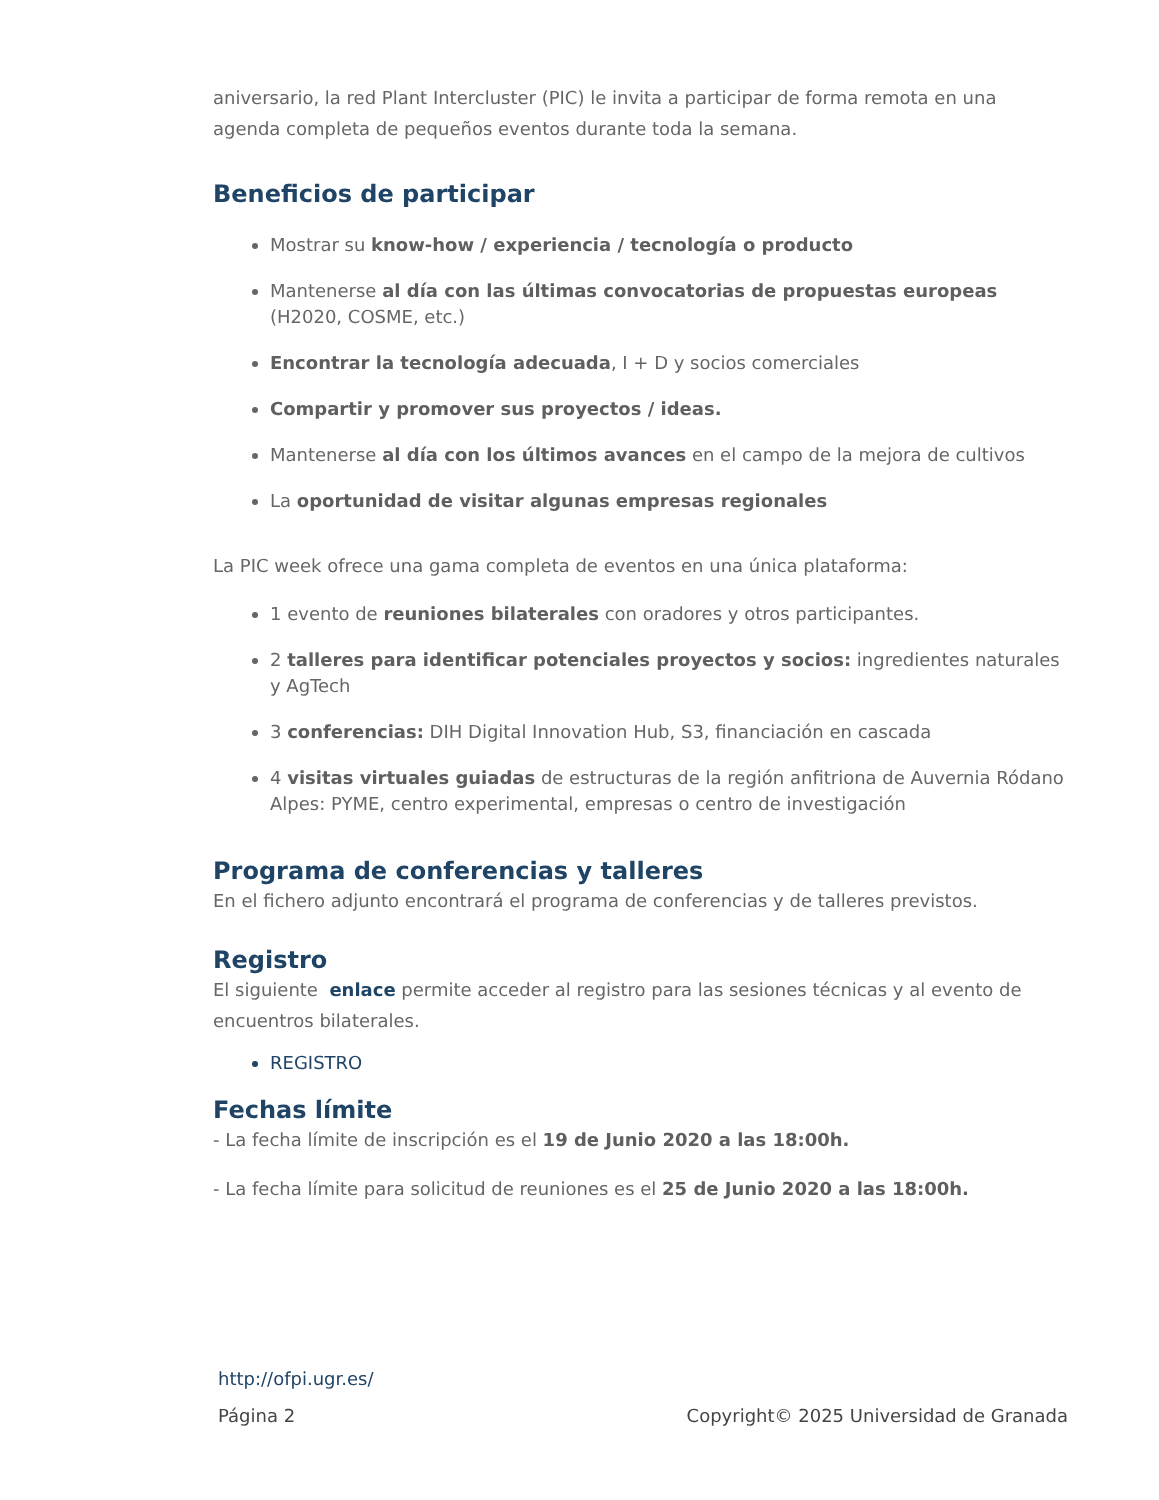aniversario, la red Plant Intercluster (PIC) le invita a participar de forma remota en una agenda completa de pequeños eventos durante toda la semana.
Beneficios de participar
Mostrar su know-how / experiencia / tecnología o producto
Mantenerse al día con las últimas convocatorias de propuestas europeas (H2020, COSME, etc.)
Encontrar la tecnología adecuada, I + D y socios comerciales
Compartir y promover sus proyectos / ideas.
Mantenerse al día con los últimos avances en el campo de la mejora de cultivos
La oportunidad de visitar algunas empresas regionales
La PIC week ofrece una gama completa de eventos en una única plataforma:
1 evento de reuniones bilaterales con oradores y otros participantes.
2 talleres para identificar potenciales proyectos y socios: ingredientes naturales y AgTech
3 conferencias: DIH Digital Innovation Hub, S3, financiación en cascada
4 visitas virtuales guiadas de estructuras de la región anfitriona de Auvernia Ródano Alpes: PYME, centro experimental, empresas o centro de investigación
Programa de conferencias y talleres
En el fichero adjunto encontrará el programa de conferencias y de talleres previstos.
Registro
El siguiente enlace permite acceder al registro para las sesiones técnicas y al evento de encuentros bilaterales.
REGISTRO
Fechas límite
- La fecha límite de inscripción es el 19 de Junio 2020 a las 18:00h.
- La fecha límite para solicitud de reuniones es el 25 de Junio 2020 a las 18:00h.
http://ofpi.ugr.es/
Página 2 Copyright© 2025 Universidad de Granada